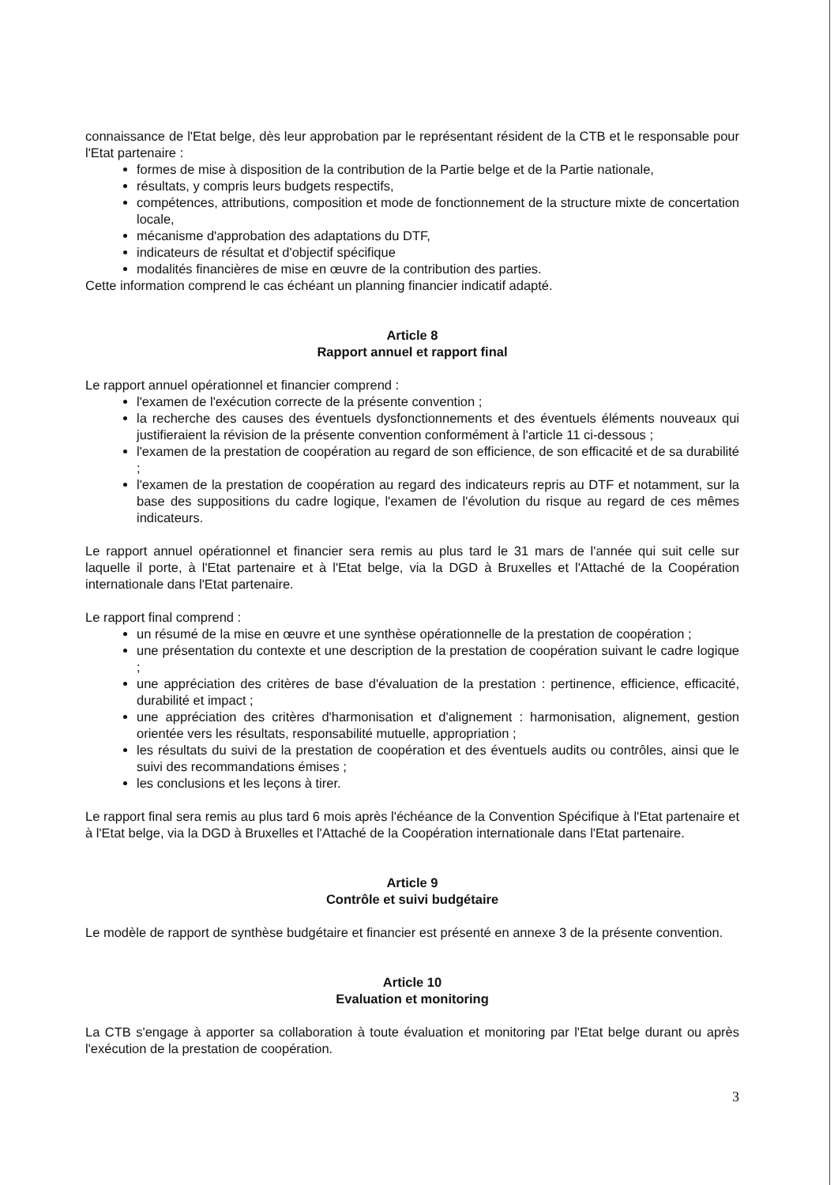connaissance de l'Etat belge, dès leur approbation par le représentant résident de la CTB et le responsable pour l'Etat partenaire :
formes de mise à disposition de la contribution de la Partie belge et de la Partie nationale,
résultats, y compris leurs budgets respectifs,
compétences, attributions, composition et mode de fonctionnement de la structure mixte de concertation locale,
mécanisme d'approbation des adaptations du DTF,
indicateurs de résultat et d'objectif spécifique
modalités financières de mise en œuvre de la contribution des parties.
Cette information comprend le cas échéant un planning financier indicatif adapté.
Article 8
Rapport annuel et rapport final
Le rapport annuel opérationnel et financier comprend :
l'examen de l'exécution correcte de la présente convention ;
la recherche des causes des éventuels dysfonctionnements et des éventuels éléments nouveaux qui justifieraient la révision de la présente convention conformément à l'article 11 ci-dessous ;
l'examen de la prestation de coopération au regard de son efficience, de son efficacité et de sa durabilité ;
l'examen de la prestation de coopération au regard des indicateurs repris au DTF et notamment, sur la base des suppositions du cadre logique, l'examen de l'évolution du risque au regard de ces mêmes indicateurs.
Le rapport annuel opérationnel et financier sera remis au plus tard le 31 mars de l'année qui suit celle sur laquelle il porte, à l'Etat partenaire et à l'Etat belge, via la DGD à Bruxelles et l'Attaché de la Coopération internationale dans l'Etat partenaire.
Le rapport final comprend :
un résumé de la mise en œuvre et une synthèse opérationnelle de la prestation de coopération ;
une présentation du contexte et une description de la prestation de coopération suivant le cadre logique ;
une appréciation des critères de base d'évaluation de la prestation : pertinence, efficience, efficacité, durabilité et impact ;
une appréciation des critères d'harmonisation et d'alignement : harmonisation, alignement, gestion orientée vers les résultats, responsabilité mutuelle, appropriation ;
les résultats du suivi de la prestation de coopération et des éventuels audits ou contrôles, ainsi que le suivi des recommandations émises ;
les conclusions et les leçons à tirer.
Le rapport final sera remis au plus tard 6 mois après l'échéance de la Convention Spécifique à l'Etat partenaire et à l'Etat belge, via la DGD à Bruxelles et l'Attaché de la Coopération internationale dans l'Etat partenaire.
Article 9
Contrôle et suivi budgétaire
Le modèle de rapport de synthèse budgétaire et financier est présenté en annexe 3 de la présente convention.
Article 10
Evaluation et monitoring
La CTB s'engage à apporter sa collaboration à toute évaluation et monitoring par l'Etat belge durant ou après l'exécution de la prestation de coopération.
3